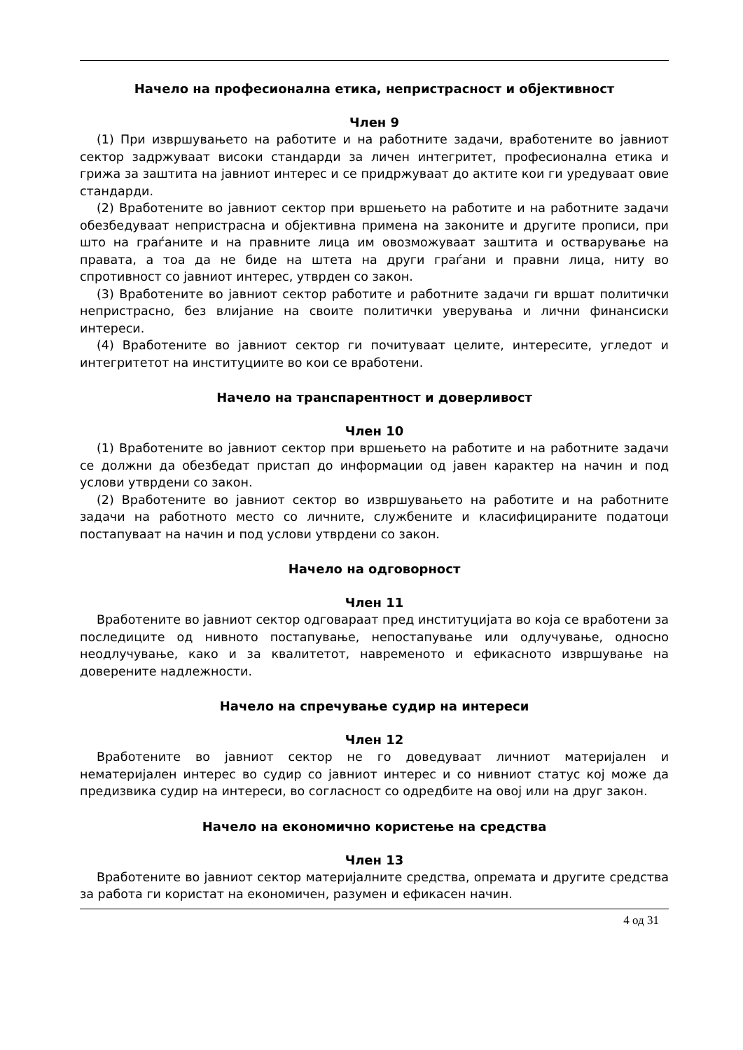Начело на професионална етика, непристрасност и објективност
Член 9
(1) При извршувањето на работите и на работните задачи, вработените во јавниот сектор задржуваат високи стандарди за личен интегритет, професионална етика и грижа за заштита на јавниот интерес и се придржуваат до актите кои ги уредуваат овие стандарди.
(2) Вработените во јавниот сектор при вршењето на работите и на работните задачи обезбедуваат непристрасна и објективна примена на законите и другите прописи, при што на граѓаните и на правните лица им овозможуваат заштита и остварување на правата, а тоа да не биде на штета на други граѓани и правни лица, ниту во спротивност со јавниот интерес, утврден со закон.
(3) Вработените во јавниот сектор работите и работните задачи ги вршат политички непристрасно, без влијание на своите политички уверувања и лични финансиски интереси.
(4) Вработените во јавниот сектор ги почитуваат целите, интересите, угледот и интегритетот на институциите во кои се вработени.
Начело на транспарентност и доверливост
Член 10
(1) Вработените во јавниот сектор при вршењето на работите и на работните задачи се должни да обезбедат пристап до информации од јавен карактер на начин и под услови утврдени со закон.
(2) Вработените во јавниот сектор во извршувањето на работите и на работните задачи на работното место со личните, службените и класифицираните податоци постапуваат на начин и под услови утврдени со закон.
Начело на одговорност
Член 11
Вработените во јавниот сектор одговараат пред институцијата во која се вработени за последиците од нивното постапување, непостапување или одлучување, односно неодлучување, како и за квалитетот, навременото и ефикасното извршување на доверените надлежности.
Начело на спречување судир на интереси
Член 12
Вработените во јавниот сектор не го доведуваат личниот материјален и нематеријален интерес во судир со јавниот интерес и со нивниот статус кој може да предизвика судир на интереси, во согласност со одредбите на овој или на друг закон.
Начело на економично користење на средства
Член 13
Вработените во јавниот сектор материјалните средства, опремата и другите средства за работа ги користат на економичен, разумен и ефикасен начин.
4 од 31